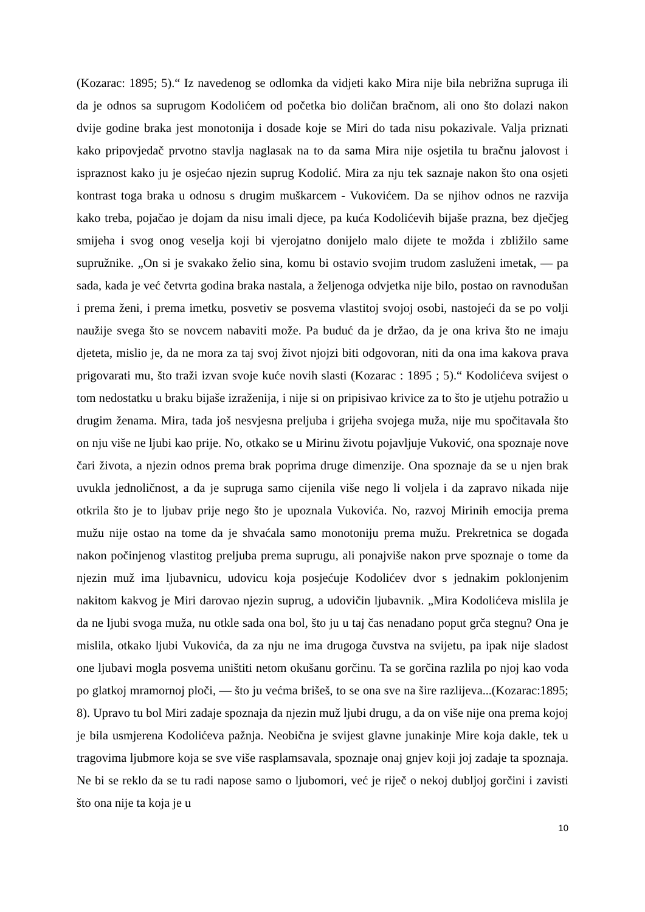(Kozarac: 1895; 5).“ Iz navedenog se odlomka da vidjeti kako Mira nije bila nebrižna supruga ili da je odnos sa suprugom Kodolićem od početka bio doličan bračnom, ali ono što dolazi nakon dvije godine braka jest monotonija i dosade koje se Miri do tada nisu pokazivale. Valja priznati kako pripovjedač prvotno stavlja naglasak na to da sama Mira nije osjetila tu bračnu jalovost i ispraznost kako ju je osjećao njezin suprug Kodolić. Mira za nju tek saznaje nakon što ona osjeti kontrast toga braka u odnosu s drugim muškarcem - Vukovićem. Da se njihov odnos ne razvija kako treba, pojačao je dojam da nisu imali djece, pa kuća Kodolićevih bijaše prazna, bez dječjeg smijeha i svog onog veselja koji bi vjerojatno donijelo malo dijete te možda i zbližilo same supružnike. „On si je svakako želio sina, komu bi ostavio svojim trudom zasluženi imetak, — pa sada, kada je već četvrta godina braka nastala, a željenoga odvjetka nije bilo, postao on ravnodušan i prema ženi, i prema imetku, posvetiv se posvema vlastitoj svojoj osobi, nastojeći da se po volji naužije svega što se novcem nabaviti može. Pa buduć da je držao, da je ona kriva što ne imaju djeteta, mislio je, da ne mora za taj svoj život njojzi biti odgovoran, niti da ona ima kakova prava prigovarati mu, što traži izvan svoje kuće novih slasti (Kozarac : 1895 ; 5).“ Kodolićeva svijest o tom nedostatku u braku bijaše izraženija, i nije si on pripisivao krivice za to što je utjehu potražio u drugim ženama. Mira, tada još nesvjesna preljuba i grijeha svojega muža, nije mu spočitavala što on nju više ne ljubi kao prije. No, otkako se u Mirinu životu pojavljuje Vuković, ona spoznaje nove čari života, a njezin odnos prema brak poprima druge dimenzije. Ona spoznaje da se u njen brak uvukla jednoličnost, a da je supruga samo cijenila više nego li voljela i da zapravo nikada nije otkrila što je to ljubav prije nego što je upoznala Vukovića. No, razvoj Mirinih emocija prema mužu nije ostao na tome da je shvaćala samo monotoniju prema mužu. Prekretnica se događa nakon počinjenog vlastitog preljuba prema suprugu, ali ponajviše nakon prve spoznaje o tome da njezin muž ima ljubavnicu, udovicu koja posjećuje Kodolićev dvor s jednakim poklonjenim nakitom kakvog je Miri darovao njezin suprug, a udovičin ljubavnik. „Mira Kodolićeva mislila je da ne ljubi svoga muža, nu otkle sada ona bol, što ju u taj čas nenadano poput grča stegnu? Ona je mislila, otkako ljubi Vukovića, da za nju ne ima drugoga čuvstva na svijetu, pa ipak nije sladost one ljubavi mogla posvema uništiti netom okušanu gorčinu. Ta se gorčina razlila po njoj kao voda po glatkoj mramornoj ploči, — što ju većma brišeš, to se ona sve na šire razlijeva...(Kozarac:1895; 8). Upravo tu bol Miri zadaje spoznaja da njezin muž ljubi drugu, a da on više nije ona prema kojoj je bila usmjerena Kodolićeva pažnja. Neobična je svijest glavne junakinje Mire koja dakle, tek u tragovima ljubmore koja se sve više rasplamsavala, spoznaje onaj gnjev koji joj zadaje ta spoznaja. Ne bi se reklo da se tu radi napose samo o ljubomori, već je riječ o nekoj dubljoj gorčini i zavisti što ona nije ta koja je u
10